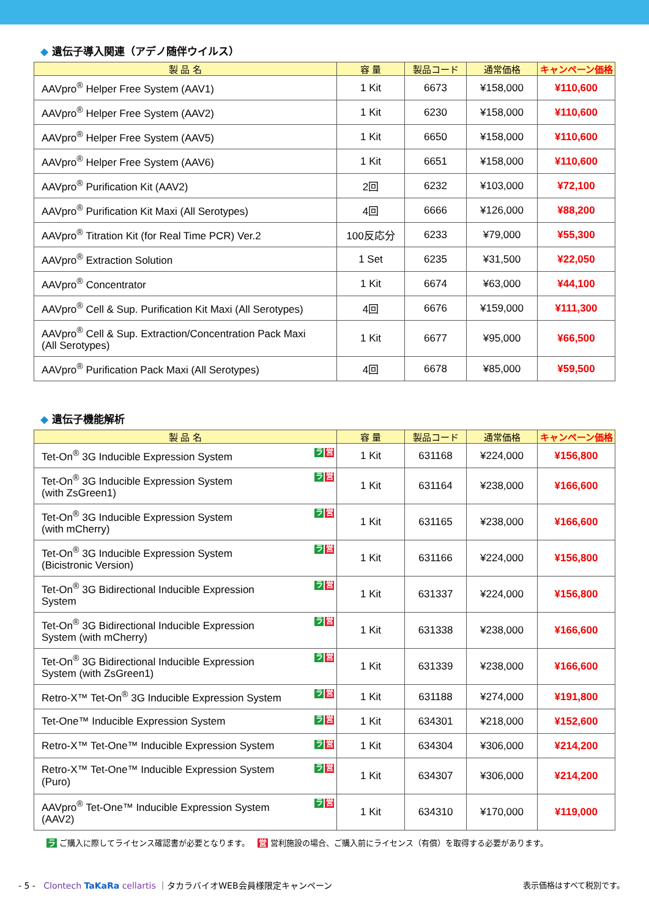◆ 遺伝子導入関連（アデノ随伴ウイルス）
| 製 品 名 | 容 量 | 製品コード | 通常価格 | キャンペーン価格 |
| --- | --- | --- | --- | --- |
| AAVpro<sup>®</sup> Helper Free System (AAV1) | 1 Kit | 6673 | ¥158,000 | ¥110,600 |
| AAVpro<sup>®</sup> Helper Free System (AAV2) | 1 Kit | 6230 | ¥158,000 | ¥110,600 |
| AAVpro<sup>®</sup> Helper Free System (AAV5) | 1 Kit | 6650 | ¥158,000 | ¥110,600 |
| AAVpro<sup>®</sup> Helper Free System (AAV6) | 1 Kit | 6651 | ¥158,000 | ¥110,600 |
| AAVpro<sup>®</sup> Purification Kit (AAV2) | 2回 | 6232 | ¥103,000 | ¥72,100 |
| AAVpro<sup>®</sup> Purification Kit Maxi (All Serotypes) | 4回 | 6666 | ¥126,000 | ¥88,200 |
| AAVpro<sup>®</sup> Titration Kit (for Real Time PCR) Ver.2 | 100反応分 | 6233 | ¥79,000 | ¥55,300 |
| AAVpro<sup>®</sup> Extraction Solution | 1 Set | 6235 | ¥31,500 | ¥22,050 |
| AAVpro<sup>®</sup> Concentrator | 1 Kit | 6674 | ¥63,000 | ¥44,100 |
| AAVpro<sup>®</sup> Cell & Sup. Purification Kit Maxi (All Serotypes) | 4回 | 6676 | ¥159,000 | ¥111,300 |
| AAVpro<sup>®</sup> Cell & Sup. Extraction/Concentration Pack Maxi (All Serotypes) | 1 Kit | 6677 | ¥95,000 | ¥66,500 |
| AAVpro<sup>®</sup> Purification Pack Maxi (All Serotypes) | 4回 | 6678 | ¥85,000 | ¥59,500 |
◆ 遺伝子機能解析
| 製 品 名 | 容 量 | 製品コード | 通常価格 | キャンペーン価格 |
| --- | --- | --- | --- | --- |
| ラ 営 Tet-On<sup>®</sup> 3G Inducible Expression System | 1 Kit | 631168 | ¥224,000 | ¥156,800 |
| ラ 営 Tet-On<sup>®</sup> 3G Inducible Expression System (with ZsGreen1) | 1 Kit | 631164 | ¥238,000 | ¥166,600 |
| ラ 営 Tet-On<sup>®</sup> 3G Inducible Expression System (with mCherry) | 1 Kit | 631165 | ¥238,000 | ¥166,600 |
| ラ 営 Tet-On<sup>®</sup> 3G Inducible Expression System (Bicistronic Version) | 1 Kit | 631166 | ¥224,000 | ¥156,800 |
| ラ 営 Tet-On<sup>®</sup> 3G Bidirectional Inducible Expression System | 1 Kit | 631337 | ¥224,000 | ¥156,800 |
| ラ 営 Tet-On<sup>®</sup> 3G Bidirectional Inducible Expression System (with mCherry) | 1 Kit | 631338 | ¥238,000 | ¥166,600 |
| ラ 営 Tet-On<sup>®</sup> 3G Bidirectional Inducible Expression System (with ZsGreen1) | 1 Kit | 631339 | ¥238,000 | ¥166,600 |
| ラ 営 Retro-X™ Tet-On<sup>®</sup> 3G Inducible Expression System | 1 Kit | 631188 | ¥274,000 | ¥191,800 |
| ラ 営 Tet-One™ Inducible Expression System | 1 Kit | 634301 | ¥218,000 | ¥152,600 |
| ラ 営 Retro-X™ Tet-One™ Inducible Expression System | 1 Kit | 634304 | ¥306,000 | ¥214,200 |
| ラ 営 Retro-X™ Tet-One™ Inducible Expression System (Puro) | 1 Kit | 634307 | ¥306,000 | ¥214,200 |
| ラ 営 AAVpro<sup>®</sup> Tet-One™ Inducible Expression System (AAV2) | 1 Kit | 634310 | ¥170,000 | ¥119,000 |
ラ ご購入に際してライセンス確認書が必要となります。 営 営利施設の場合、ご購入前にライセンス（有償）を取得する必要があります。
- 5 - Clontech TaKaRa cellartis ｜タカラバイオWEB会員様限定キャンペーン
表示価格はすべて税別です。